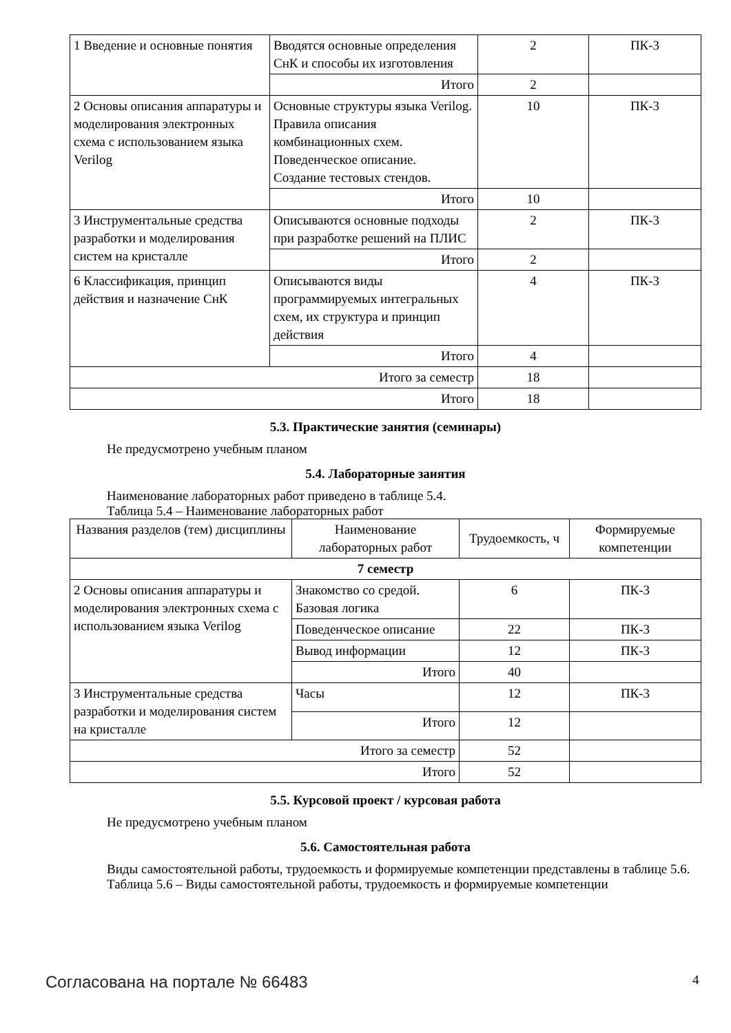| 1 Введение и основные понятия | Вводятся основные определения СнК и способы их изготовления | 2 | ПК-3 |
| | Итого | 2 | |
| 2 Основы описания аппаратуры и моделирования электронных схема с использованием языка Verilog | Основные структуры языка Verilog. Правила описания комбинационных схем. Поведенческое описание. Создание тестовых стендов. | 10 | ПК-3 |
| | Итого | 10 | |
| 3 Инструментальные средства разработки и моделирования систем на кристалле | Описываются основные подходы при разработке решений на ПЛИС | 2 | ПК-3 |
| | Итого | 2 | |
| 6 Классификация, принцип действия и назначение СнК | Описываются виды программируемых интегральных схем, их структура и принцип действия | 4 | ПК-3 |
| | Итого | 4 | |
| Итого за семестр | | 18 | |
| Итого | | 18 | |
5.3. Практические занятия (семинары)
Не предусмотрено учебным планом
5.4. Лабораторные занятия
Наименование лабораторных работ приведено в таблице 5.4.
Таблица 5.4 – Наименование лабораторных работ
| Названия разделов (тем) дисциплины | Наименование лабораторных работ | Трудоемкость, ч | Формируемые компетенции |
| --- | --- | --- | --- |
| 7 семестр | | | |
| 2 Основы описания аппаратуры и моделирования электронных схема с использованием языка Verilog | Знакомство со средой. Базовая логика | 6 | ПК-3 |
| | Поведенческое описание | 22 | ПК-3 |
| | Вывод информации | 12 | ПК-3 |
| | Итого | 40 | |
| 3 Инструментальные средства разработки и моделирования систем на кристалле | Часы | 12 | ПК-3 |
| | Итого | 12 | |
| Итого за семестр | | 52 | |
| Итого | | 52 | |
5.5. Курсовой проект / курсовая работа
Не предусмотрено учебным планом
5.6. Самостоятельная работа
Виды самостоятельной работы, трудоемкость и формируемые компетенции представлены в таблице 5.6.
Таблица 5.6 – Виды самостоятельной работы, трудоемкость и формируемые компетенции
Согласована на портале № 66483 4